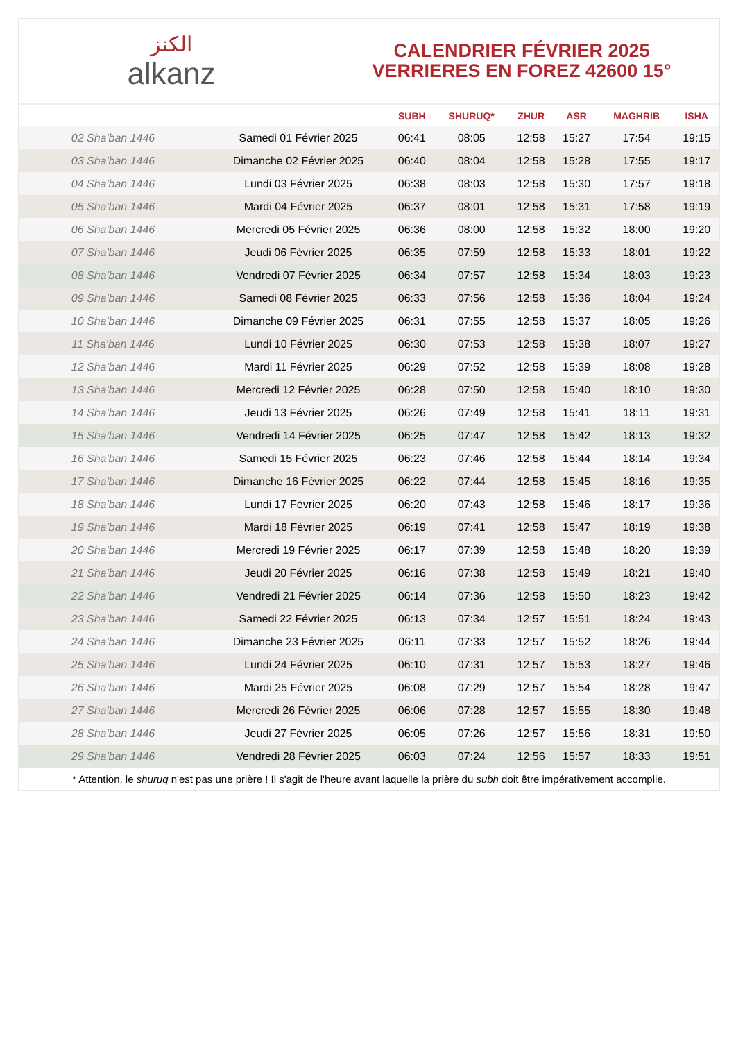الكنز
alkanz
CALENDRIER FÉVRIER 2025
VERRIERES EN FOREZ 42600 15°
| | | SUBH | SHURUQ* | ZHUR | ASR | MAGHRIB | ISHA |
| --- | --- | --- | --- | --- | --- | --- | --- |
| 02 Sha'ban 1446 | Samedi 01 Février 2025 | 06:41 | 08:05 | 12:58 | 15:27 | 17:54 | 19:15 |
| 03 Sha'ban 1446 | Dimanche 02 Février 2025 | 06:40 | 08:04 | 12:58 | 15:28 | 17:55 | 19:17 |
| 04 Sha'ban 1446 | Lundi 03 Février 2025 | 06:38 | 08:03 | 12:58 | 15:30 | 17:57 | 19:18 |
| 05 Sha'ban 1446 | Mardi 04 Février 2025 | 06:37 | 08:01 | 12:58 | 15:31 | 17:58 | 19:19 |
| 06 Sha'ban 1446 | Mercredi 05 Février 2025 | 06:36 | 08:00 | 12:58 | 15:32 | 18:00 | 19:20 |
| 07 Sha'ban 1446 | Jeudi 06 Février 2025 | 06:35 | 07:59 | 12:58 | 15:33 | 18:01 | 19:22 |
| 08 Sha'ban 1446 | Vendredi 07 Février 2025 | 06:34 | 07:57 | 12:58 | 15:34 | 18:03 | 19:23 |
| 09 Sha'ban 1446 | Samedi 08 Février 2025 | 06:33 | 07:56 | 12:58 | 15:36 | 18:04 | 19:24 |
| 10 Sha'ban 1446 | Dimanche 09 Février 2025 | 06:31 | 07:55 | 12:58 | 15:37 | 18:05 | 19:26 |
| 11 Sha'ban 1446 | Lundi 10 Février 2025 | 06:30 | 07:53 | 12:58 | 15:38 | 18:07 | 19:27 |
| 12 Sha'ban 1446 | Mardi 11 Février 2025 | 06:29 | 07:52 | 12:58 | 15:39 | 18:08 | 19:28 |
| 13 Sha'ban 1446 | Mercredi 12 Février 2025 | 06:28 | 07:50 | 12:58 | 15:40 | 18:10 | 19:30 |
| 14 Sha'ban 1446 | Jeudi 13 Février 2025 | 06:26 | 07:49 | 12:58 | 15:41 | 18:11 | 19:31 |
| 15 Sha'ban 1446 | Vendredi 14 Février 2025 | 06:25 | 07:47 | 12:58 | 15:42 | 18:13 | 19:32 |
| 16 Sha'ban 1446 | Samedi 15 Février 2025 | 06:23 | 07:46 | 12:58 | 15:44 | 18:14 | 19:34 |
| 17 Sha'ban 1446 | Dimanche 16 Février 2025 | 06:22 | 07:44 | 12:58 | 15:45 | 18:16 | 19:35 |
| 18 Sha'ban 1446 | Lundi 17 Février 2025 | 06:20 | 07:43 | 12:58 | 15:46 | 18:17 | 19:36 |
| 19 Sha'ban 1446 | Mardi 18 Février 2025 | 06:19 | 07:41 | 12:58 | 15:47 | 18:19 | 19:38 |
| 20 Sha'ban 1446 | Mercredi 19 Février 2025 | 06:17 | 07:39 | 12:58 | 15:48 | 18:20 | 19:39 |
| 21 Sha'ban 1446 | Jeudi 20 Février 2025 | 06:16 | 07:38 | 12:58 | 15:49 | 18:21 | 19:40 |
| 22 Sha'ban 1446 | Vendredi 21 Février 2025 | 06:14 | 07:36 | 12:58 | 15:50 | 18:23 | 19:42 |
| 23 Sha'ban 1446 | Samedi 22 Février 2025 | 06:13 | 07:34 | 12:57 | 15:51 | 18:24 | 19:43 |
| 24 Sha'ban 1446 | Dimanche 23 Février 2025 | 06:11 | 07:33 | 12:57 | 15:52 | 18:26 | 19:44 |
| 25 Sha'ban 1446 | Lundi 24 Février 2025 | 06:10 | 07:31 | 12:57 | 15:53 | 18:27 | 19:46 |
| 26 Sha'ban 1446 | Mardi 25 Février 2025 | 06:08 | 07:29 | 12:57 | 15:54 | 18:28 | 19:47 |
| 27 Sha'ban 1446 | Mercredi 26 Février 2025 | 06:06 | 07:28 | 12:57 | 15:55 | 18:30 | 19:48 |
| 28 Sha'ban 1446 | Jeudi 27 Février 2025 | 06:05 | 07:26 | 12:57 | 15:56 | 18:31 | 19:50 |
| 29 Sha'ban 1446 | Vendredi 28 Février 2025 | 06:03 | 07:24 | 12:56 | 15:57 | 18:33 | 19:51 |
* Attention, le shuruq n'est pas une prière ! Il s'agit de l'heure avant laquelle la prière du subh doit être impérativement accomplie.